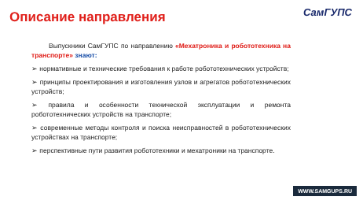Описание направления СамГУПС
Выпускники СамГУПС по направлению «Мехатроника и робототехника на транспорте» знают:
➢ нормативные и технические требования к работе робототехнических устройств;
➢ принципы проектирования и изготовления узлов и агрегатов робототехнических устройств;
➢ правила и особенности технической эксплуатации и ремонта робототехнических устройств на транспорте;
➢ современные методы контроля и поиска неисправностей в робототехнических устройствах на транспорте;
➢ перспективные пути развития робототехники и мехатроники на транспорте.
WWW.SAMGUPS.RU